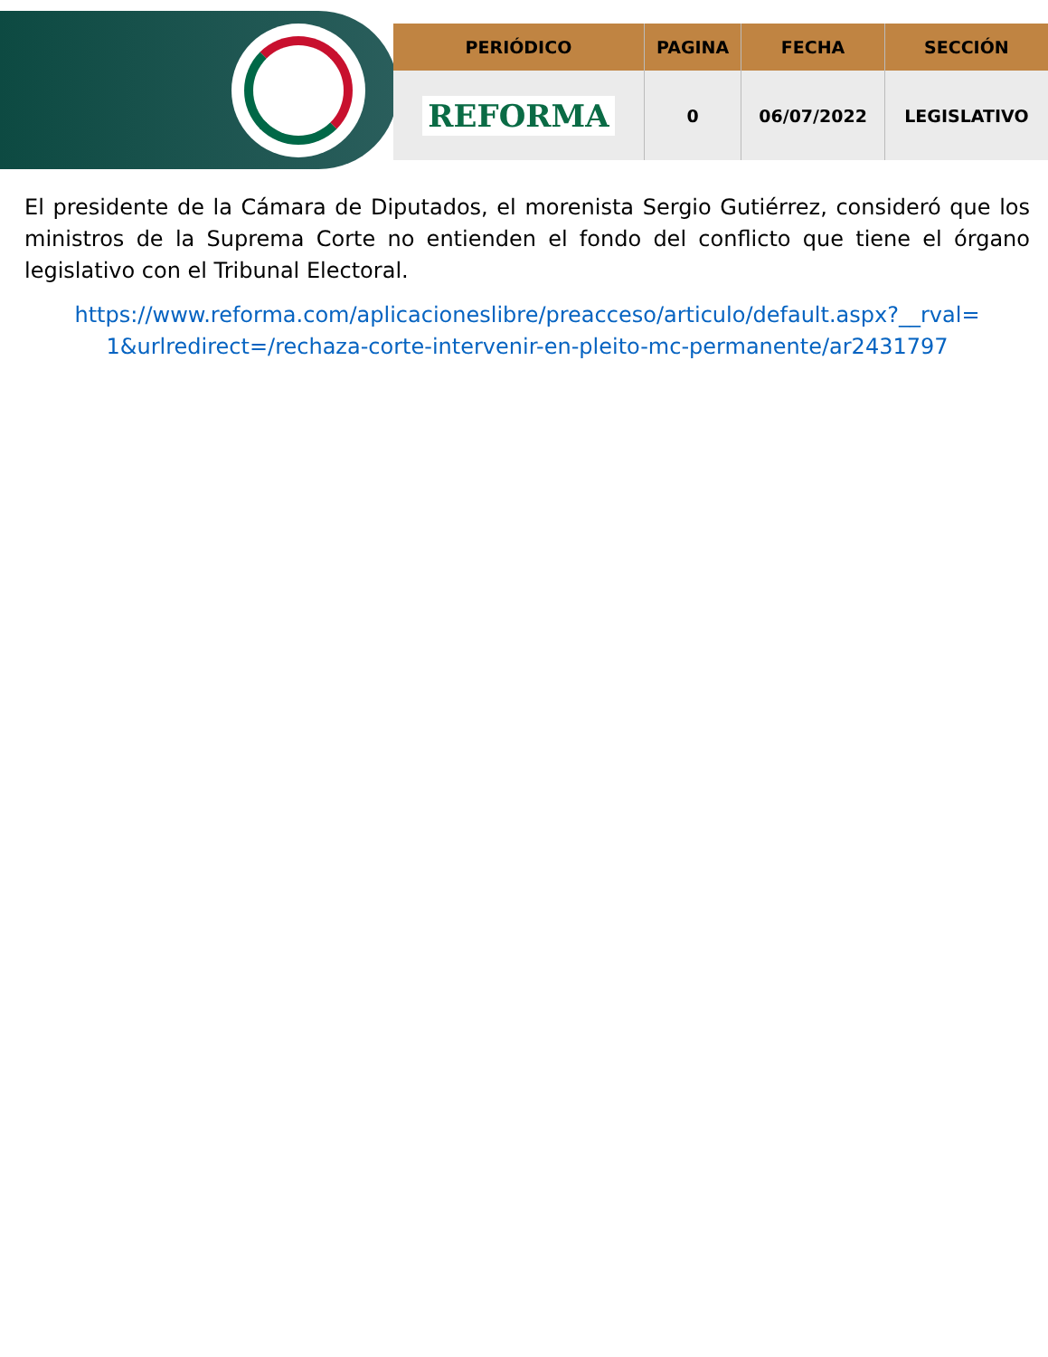| PERIÓDICO | PAGINA | FECHA | SECCIÓN |
| --- | --- | --- | --- |
| REFORMA | 0 | 06/07/2022 | LEGISLATIVO |
El presidente de la Cámara de Diputados, el morenista Sergio Gutiérrez, consideró que los ministros de la Suprema Corte no entienden el fondo del conflicto que tiene el órgano legislativo con el Tribunal Electoral.
https://www.reforma.com/aplicacioneslibre/preacceso/articulo/default.aspx?__rval= 1&urlredirect=/rechaza-corte-intervenir-en-pleito-mc-permanente/ar2431797